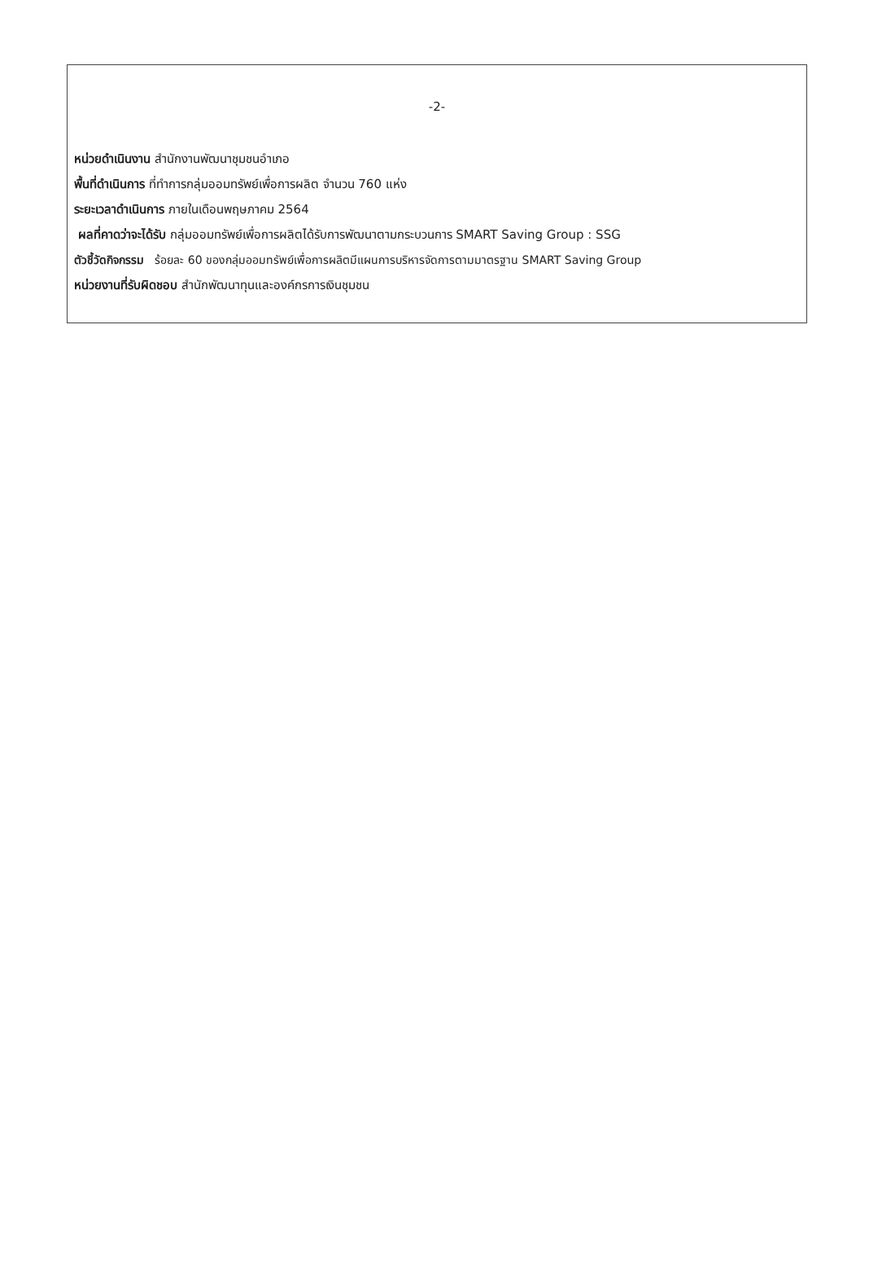-2-
หน่วยดำเนินงาน สำนักงานพัฒนาชุมชนอำเภอ
พื้นที่ดำเนินการ ที่ทำการกลุ่มออมทรัพย์เพื่อการผลิต จำนวน 760 แห่ง
ระยะเวลาดำเนินการ ภายในเดือนพฤษภาคม 2564
ผลที่คาดว่าจะได้รับ กลุ่มออมทรัพย์เพื่อการผลิตได้รับการพัฒนาตามกระบวนการ SMART Saving Group : SSG
ตัวชี้วัดกิจกรรม ร้อยละ 60 ของกลุ่มออมทรัพย์เพื่อการผลิตมีแผนการบริหารจัดการตามมาตรฐาน SMART Saving Group
หน่วยงานที่รับผิดชอบ สำนักพัฒนาทุนและองค์กรการเงินชุมชน